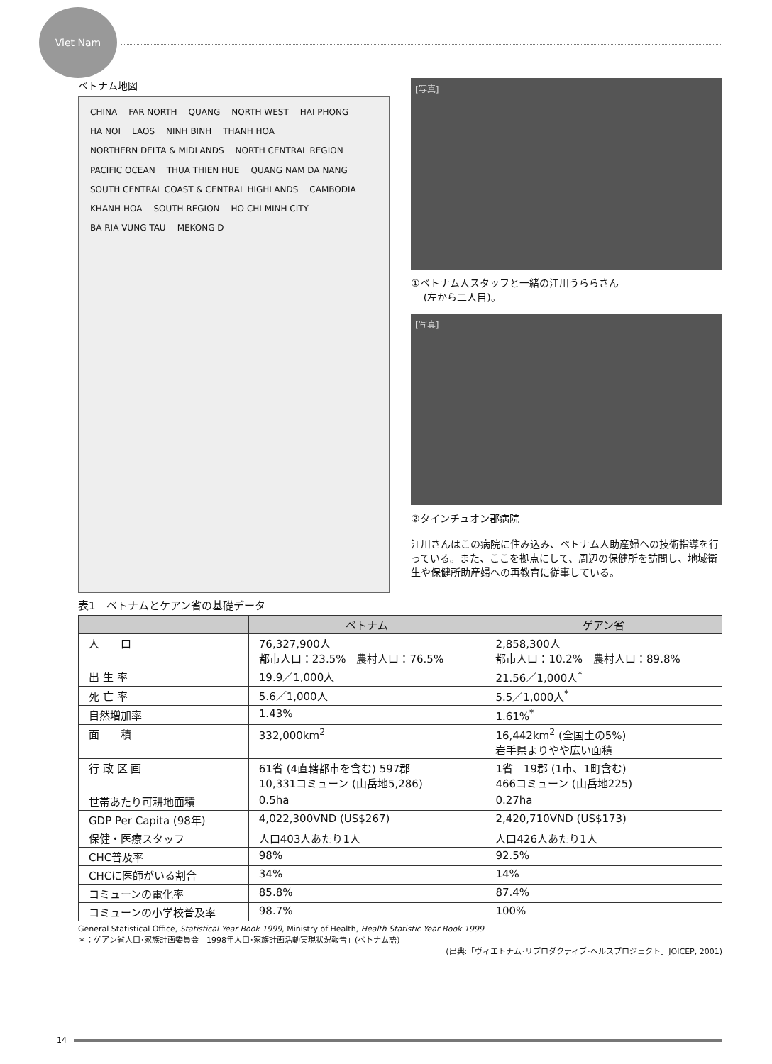Viet Nam
ベトナム地図
CHINA FAR NORTH QUANG NORTH WEST HAI PHONG HA NOI LAOS NINH BINH THANH HOA NORTHERN DELTA & MIDLANDS NORTH CENTRAL REGION PACIFIC OCEAN THUA THIEN HUE QUANG NAM DA NANG SOUTH CENTRAL COAST & CENTRAL HIGHLANDS CAMBODIA KHANH HOA SOUTH REGION HO CHI MINH CITY BA RIA VUNG TAU MEKONG D
[写真]
①ベトナム人スタッフと一緒の江川うららさん
(左から二人目)。
[写真]
②タインチュオン郡病院
江川さんはこの病院に住み込み、ベトナム人助産婦への技術指導を行っている。また、ここを拠点にして、周辺の保健所を訪問し、地域衛生や保健所助産婦への再教育に従事している。
表1　ベトナムとケアン省の基礎データ
| | ベトナム | ゲアン省 |
| --- | --- | --- |
| 人 口 | 76,327,900人 都市人口：23.5% 農村人口：76.5% | 2,858,300人 都市人口：10.2% 農村人口：89.8% |
| 出 生 率 | 19.9／1,000人 | 21.56／1,000人<sup>*</sup> |
| 死 亡 率 | 5.6／1,000人 | 5.5／1,000人<sup>*</sup> |
| 自然増加率 | 1.43% | 1.61%<sup>*</sup> |
| 面 積 | 332,000km<sup>2</sup> | 16,442km<sup>2</sup> (全国土の5%) 岩手県よりやや広い面積 |
| 行 政 区 画 | 61省 (4直轄都市を含む) 597郡 10,331コミューン (山岳地5,286) | 1省 19郡 (1市、1町含む) 466コミューン (山岳地225) |
| 世帯あたり可耕地面積 | 0.5ha | 0.27ha |
| GDP Per Capita (98年) | 4,022,300VND (US$267) | 2,420,710VND (US$173) |
| 保健・医療スタッフ | 人口403人あたり1人 | 人口426人あたり1人 |
| CHC普及率 | 98% | 92.5% |
| CHCに医師がいる割合 | 34% | 14% |
| コミューンの電化率 | 85.8% | 87.4% |
| コミューンの小学校普及率 | 98.7% | 100% |
General Statistical Office, Statistical Year Book 1999, Ministry of Health, Health Statistic Year Book 1999
＊：ゲアン省人口･家族計画委員会「1998年人口･家族計画活動実現状況報告」(ベトナム語)
(出典:「ヴィエトナム･リプロダクティブ･ヘルスプロジェクト」JOICEP, 2001)
14